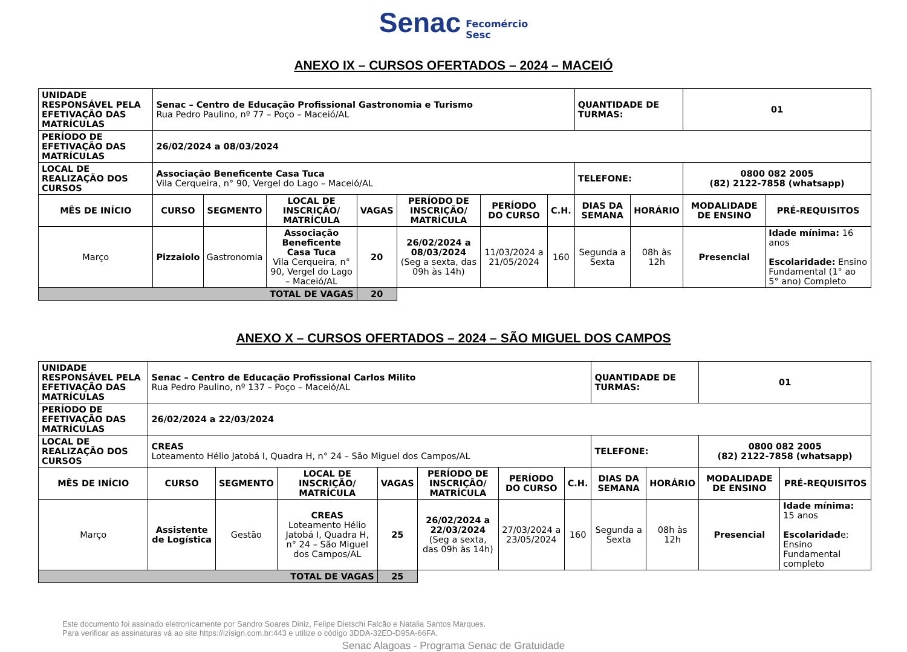Senac Fecomércio
Sesc
ANEXO IX – CURSOS OFERTADOS – 2024 – MACEIÓ
| UNIDADE RESPONSÁVEL PELA EFETIVAÇÃO DAS MATRÍCULAS | Senac – Centro de Educação Profissional Gastronomia e Turismo Rua Pedro Paulino, nº 77 – Poço – Maceió/AL | | | | | | | QUANTIDADE DE TURMAS: | | 01 | |
| PERÍODO DE EFETIVAÇÃO DAS MATRÍCULAS | 26/02/2024 a 08/03/2024 | | | | | | | | | | |
| LOCAL DE REALIZAÇÃO DOS CURSOS | Associação Beneficente Casa Tuca Vila Cerqueira, n° 90, Vergel do Lago – Maceió/AL | | | | | | | TELEFONE: | | 0800 082 2005 (82) 2122-7858 (whatsapp) | |
| MÊS DE INÍCIO | CURSO | SEGMENTO | LOCAL DE INSCRIÇÃO/ MATRÍCULA | VAGAS | PERÍODO DE INSCRIÇÃO/ MATRÍCULA | PERÍODO DO CURSO | C.H. | DIAS DA SEMANA | HORÁRIO | MODALIDADE DE ENSINO | PRÉ-REQUISITOS |
| Março | Pizzaiolo | Gastronomia | Associação Beneficente Casa Tuca Vila Cerqueira, n° 90, Vergel do Lago – Maceió/AL | 20 | 26/02/2024 a 08/03/2024 (Seg a sexta, das 09h às 14h) | 11/03/2024 a 21/05/2024 | 160 | Segunda a Sexta | 08h às 12h | Presencial | Idade mínima: 16 anos Escolaridade: Ensino Fundamental (1° ao 5° ano) Completo |
| TOTAL DE VAGAS | | | | 20 | | | | | | | |
ANEXO X – CURSOS OFERTADOS – 2024 – SÃO MIGUEL DOS CAMPOS
| UNIDADE RESPONSÁVEL PELA EFETIVAÇÃO DAS MATRÍCULAS | Senac – Centro de Educação Profissional Carlos Milito Rua Pedro Paulino, nº 137 – Poço – Maceió/AL | | | | | | | QUANTIDADE DE TURMAS: | | 01 | |
| PERÍODO DE EFETIVAÇÃO DAS MATRÍCULAS | 26/02/2024 a 22/03/2024 | | | | | | | | | | |
| LOCAL DE REALIZAÇÃO DOS CURSOS | CREAS Loteamento Hélio Jatobá I, Quadra H, n° 24 – São Miguel dos Campos/AL | | | | | | | TELEFONE: | | 0800 082 2005 (82) 2122-7858 (whatsapp) | |
| MÊS DE INÍCIO | CURSO | SEGMENTO | LOCAL DE INSCRIÇÃO/ MATRÍCULA | VAGAS | PERÍODO DE INSCRIÇÃO/ MATRÍCULA | PERÍODO DO CURSO | C.H. | DIAS DA SEMANA | HORÁRIO | MODALIDADE DE ENSINO | PRÉ-REQUISITOS |
| Março | Assistente de Logística | Gestão | CREAS Loteamento Hélio Jatobá I, Quadra H, n° 24 – São Miguel dos Campos/AL | 25 | 26/02/2024 a 22/03/2024 (Seg a sexta, das 09h às 14h) | 27/03/2024 a 23/05/2024 | 160 | Segunda a Sexta | 08h às 12h | Presencial | Idade mínima: 15 anos Escolaridad e: Ensino Fundamental completo |
| TOTAL DE VAGAS | | | | 25 | | | | | | | |
Este documento foi assinado eletronicamente por Sandro Soares Diniz, Felipe Dietschi Falcão e Natalia Santos Marques.
Para verificar as assinaturas vá ao site https://izisign.com.br:443 e utilize o código 3DDA-32ED-D95A-66FA.
Senac Alagoas - Programa Senac de Gratuidade